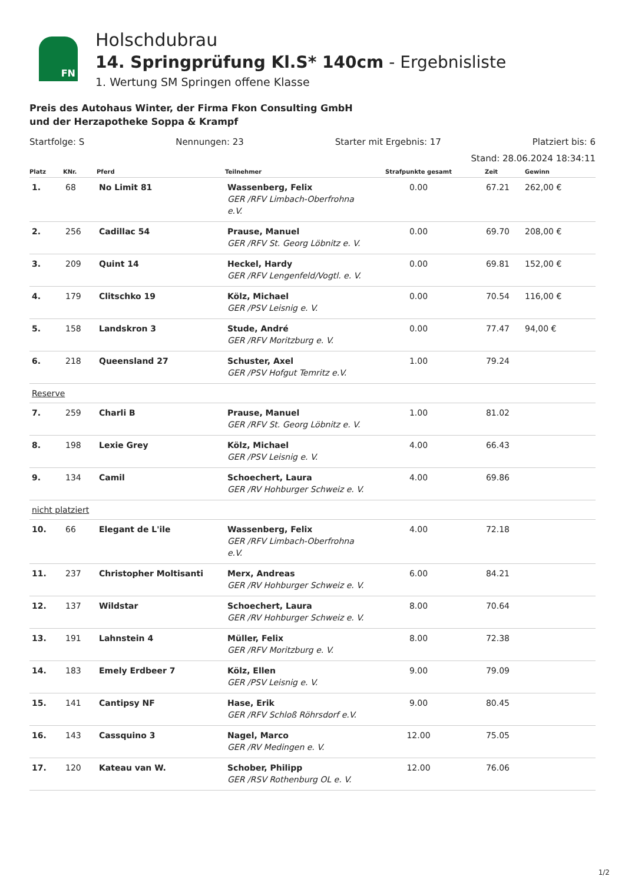FN
Holschdubrau
14. Springprüfung Kl.S* 140cm - Ergebnisliste
1. Wertung SM Springen offene Klasse
Preis des Autohaus Winter, der Firma Fkon Consulting GmbH
und der Herzapotheke Soppa & Krampf
Startfolge: S Nennungen: 23 Starter mit Ergebnis: 17 Platziert bis: 6
Stand: 28.06.2024 18:34:11
| Platz | KNr. | Pferd | Teilnehmer | Strafpunkte gesamt | Zeit | Gewinn |
| --- | --- | --- | --- | --- | --- | --- |
| 1. | 68 | No Limit 81 | Wassenberg, Felix GER /RFV Limbach-Oberfrohna e.V. | 0.00 | 67.21 | 262,00 € |
| 2. | 256 | Cadillac 54 | Prause, Manuel GER /RFV St. Georg Löbnitz e. V. | 0.00 | 69.70 | 208,00 € |
| 3. | 209 | Quint 14 | Heckel, Hardy GER /RFV Lengenfeld/Vogtl. e. V. | 0.00 | 69.81 | 152,00 € |
| 4. | 179 | Clitschko 19 | Kölz, Michael GER /PSV Leisnig e. V. | 0.00 | 70.54 | 116,00 € |
| 5. | 158 | Landskron 3 | Stude, André GER /RFV Moritzburg e. V. | 0.00 | 77.47 | 94,00 € |
| 6. | 218 | Queensland 27 | Schuster, Axel GER /PSV Hofgut Temritz e.V. | 1.00 | 79.24 | |
| Reserve | | | | | | |
| 7. | 259 | Charli B | Prause, Manuel GER /RFV St. Georg Löbnitz e. V. | 1.00 | 81.02 | |
| 8. | 198 | Lexie Grey | Kölz, Michael GER /PSV Leisnig e. V. | 4.00 | 66.43 | |
| 9. | 134 | Camil | Schoechert, Laura GER /RV Hohburger Schweiz e. V. | 4.00 | 69.86 | |
| nicht platziert | | | | | | |
| 10. | 66 | Elegant de L'ile | Wassenberg, Felix GER /RFV Limbach-Oberfrohna e.V. | 4.00 | 72.18 | |
| 11. | 237 | Christopher Moltisanti | Merx, Andreas GER /RV Hohburger Schweiz e. V. | 6.00 | 84.21 | |
| 12. | 137 | Wildstar | Schoechert, Laura GER /RV Hohburger Schweiz e. V. | 8.00 | 70.64 | |
| 13. | 191 | Lahnstein 4 | Müller, Felix GER /RFV Moritzburg e. V. | 8.00 | 72.38 | |
| 14. | 183 | Emely Erdbeer 7 | Kölz, Ellen GER /PSV Leisnig e. V. | 9.00 | 79.09 | |
| 15. | 141 | Cantipsy NF | Hase, Erik GER /RFV Schloß Röhrsdorf e.V. | 9.00 | 80.45 | |
| 16. | 143 | Cassquino 3 | Nagel, Marco GER /RV Medingen e. V. | 12.00 | 75.05 | |
| 17. | 120 | Kateau van W. | Schober, Philipp GER /RSV Rothenburg OL e. V. | 12.00 | 76.06 | |
1/2